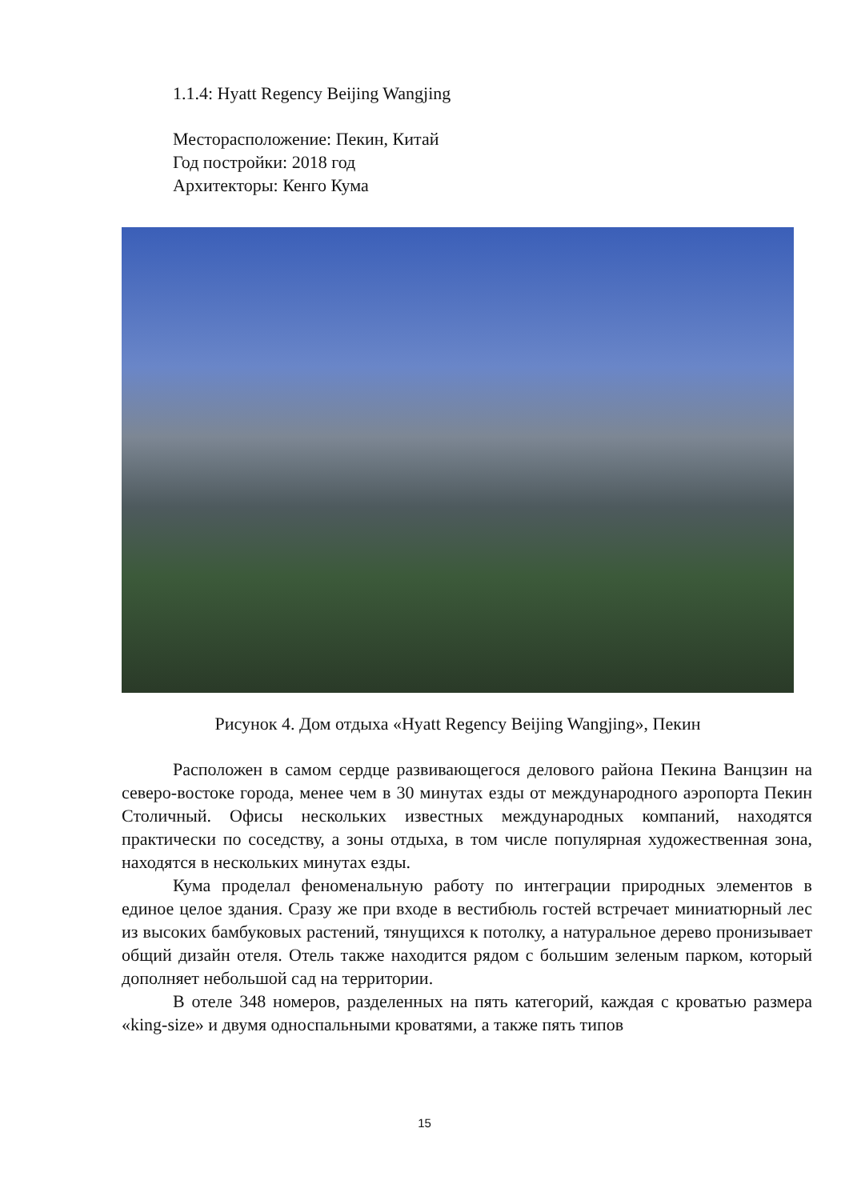1.1.4: Hyatt Regency Beijing Wangjing
Месторасположение: Пекин, Китай
Год постройки: 2018 год
Архитекторы: Кенго Кума
Рисунок 4. Дом отдыха «Hyatt Regency Beijing Wangjing», Пекин
Расположен в самом сердце развивающегося делового района Пекина Ванцзин на северо-востоке города, менее чем в 30 минутах езды от международного аэропорта Пекин Столичный. Офисы нескольких известных международных компаний, находятся практически по соседству, а зоны отдыха, в том числе популярная художественная зона, находятся в нескольких минутах езды.
Кума проделал феноменальную работу по интеграции природных элементов в единое целое здания. Сразу же при входе в вестибюль гостей встречает миниатюрный лес из высоких бамбуковых растений, тянущихся к потолку, а натуральное дерево пронизывает общий дизайн отеля. Отель также находится рядом с большим зеленым парком, который дополняет небольшой сад на территории.
В отеле 348 номеров, разделенных на пять категорий, каждая с кроватью размера «king-size» и двумя односпальными кроватями, а также пять типов
15